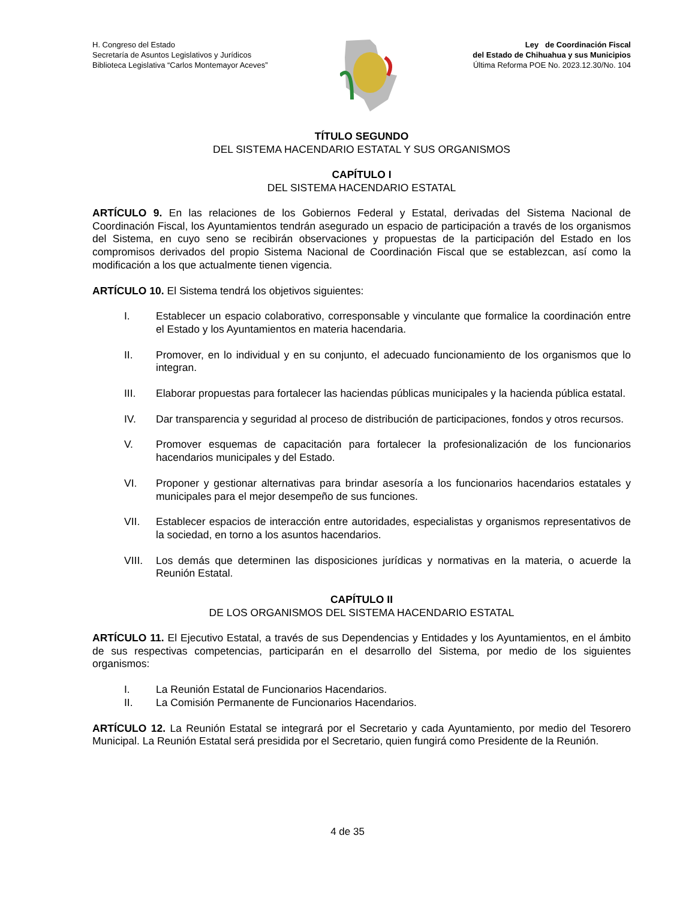H. Congreso del Estado
Secretaría de Asuntos Legislativos y Jurídicos
Biblioteca Legislativa “Carlos Montemayor Aceves”
Ley de Coordinación Fiscal
del Estado de Chihuahua y sus Municipios
Última Reforma POE No. 2023.12.30/No. 104
TÍTULO SEGUNDO
DEL SISTEMA HACENDARIO ESTATAL Y SUS ORGANISMOS
CAPÍTULO I
DEL SISTEMA HACENDARIO ESTATAL
ARTÍCULO 9. En las relaciones de los Gobiernos Federal y Estatal, derivadas del Sistema Nacional de Coordinación Fiscal, los Ayuntamientos tendrán asegurado un espacio de participación a través de los organismos del Sistema, en cuyo seno se recibirán observaciones y propuestas de la participación del Estado en los compromisos derivados del propio Sistema Nacional de Coordinación Fiscal que se establezcan, así como la modificación a los que actualmente tienen vigencia.
ARTÍCULO 10. El Sistema tendrá los objetivos siguientes:
I. Establecer un espacio colaborativo, corresponsable y vinculante que formalice la coordinación entre el Estado y los Ayuntamientos en materia hacendaria.
II. Promover, en lo individual y en su conjunto, el adecuado funcionamiento de los organismos que lo integran.
III. Elaborar propuestas para fortalecer las haciendas públicas municipales y la hacienda pública estatal.
IV. Dar transparencia y seguridad al proceso de distribución de participaciones, fondos y otros recursos.
V. Promover esquemas de capacitación para fortalecer la profesionalización de los funcionarios hacendarios municipales y del Estado.
VI. Proponer y gestionar alternativas para brindar asesoría a los funcionarios hacendarios estatales y municipales para el mejor desempeño de sus funciones.
VII. Establecer espacios de interacción entre autoridades, especialistas y organismos representativos de la sociedad, en torno a los asuntos hacendarios.
VIII. Los demás que determinen las disposiciones jurídicas y normativas en la materia, o acuerde la Reunión Estatal.
CAPÍTULO II
DE LOS ORGANISMOS DEL SISTEMA HACENDARIO ESTATAL
ARTÍCULO 11. El Ejecutivo Estatal, a través de sus Dependencias y Entidades y los Ayuntamientos, en el ámbito de sus respectivas competencias, participarán en el desarrollo del Sistema, por medio de los siguientes organismos:
I. La Reunión Estatal de Funcionarios Hacendarios.
II. La Comisión Permanente de Funcionarios Hacendarios.
ARTÍCULO 12. La Reunión Estatal se integrará por el Secretario y cada Ayuntamiento, por medio del Tesorero Municipal. La Reunión Estatal será presidida por el Secretario, quien fungirá como Presidente de la Reunión.
4 de 35